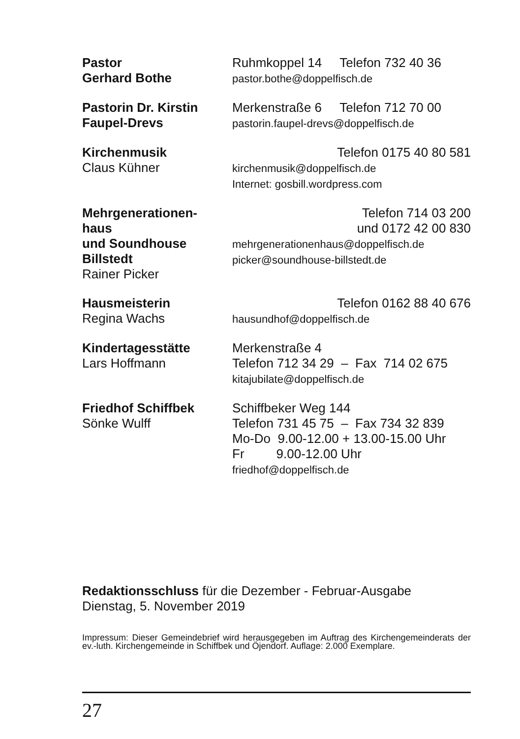Pastor
Gerhard Bothe
Ruhmkoppel 14 Telefon 732 40 36
pastor.bothe@doppelfisch.de
Pastorin Dr. Kirstin
Faupel-Drevs
Merkenstraße 6 Telefon 712 70 00
pastorin.faupel-drevs@doppelfisch.de
Kirchenmusik
Claus Kühner
Telefon 0175 40 80 581
kirchenmusik@doppelfisch.de
Internet: gosbill.wordpress.com
Mehrgenerationen-
haus
und Soundhouse
Billstedt
Rainer Picker
Telefon 714 03 200
und 0172 42 00 830
mehrgenerationenhaus@doppelfisch.de
picker@soundhouse-billstedt.de
Hausmeisterin
Regina Wachs
Telefon 0162 88 40 676
hausundhof@doppelfisch.de
Kindertagesstätte
Lars Hoffmann
Merkenstraße 4
Telefon 712 34 29 – Fax 714 02 675
kitajubilate@doppelfisch.de
Friedhof Schiffbek
Sönke Wulff
Schiffbeker Weg 144
Telefon 731 45 75 – Fax 734 32 839
Mo-Do 9.00-12.00 + 13.00-15.00 Uhr
Fr 9.00-12.00 Uhr
friedhof@doppelfisch.de
Redaktionsschluss für die Dezember - Februar-Ausgabe
Dienstag, 5. November 2019
Impressum: Dieser Gemeindebrief wird herausgegeben im Auftrag des Kirchengemeinderats der ev.-luth. Kirchengemeinde in Schiffbek und Öjendorf. Auflage: 2.000 Exemplare.
27